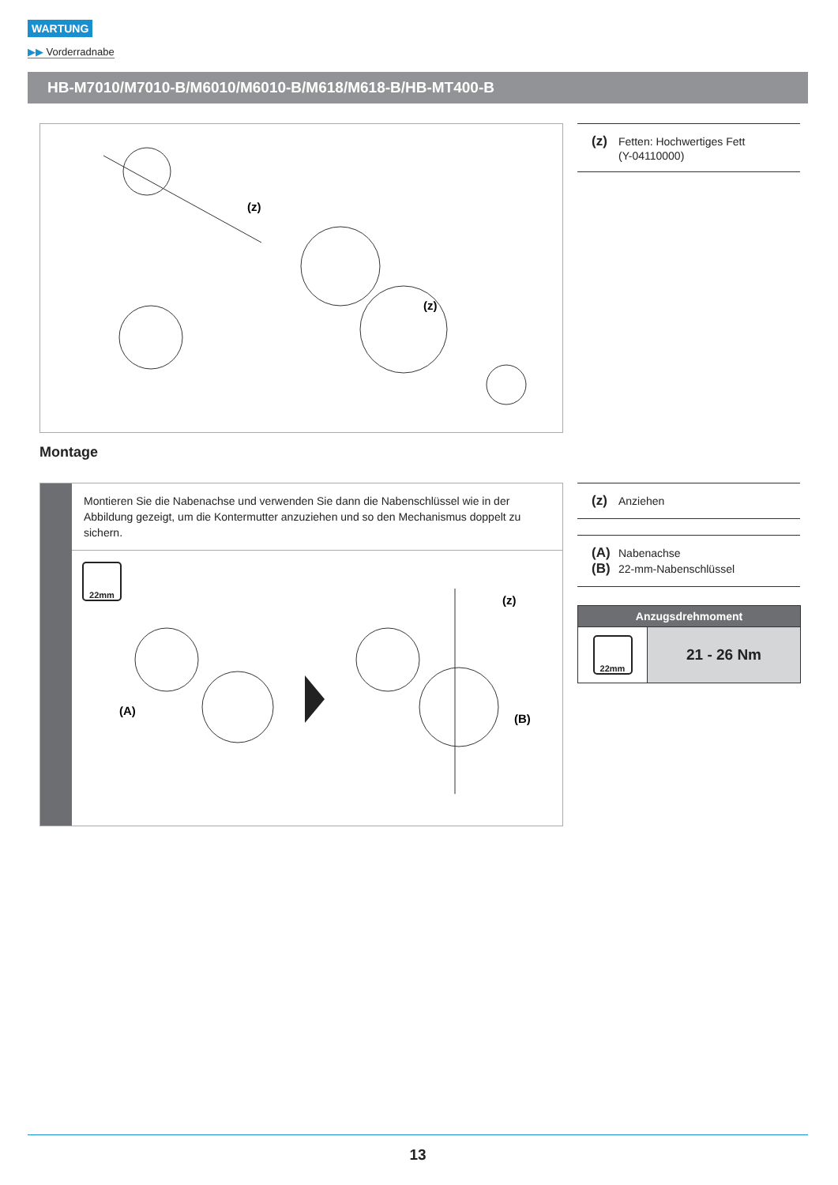WARTUNG
▶▶ Vorderradnabe
HB-M7010/M7010-B/M6010/M6010-B/M618/M618-B/HB-MT400-B
(z)
(z)
(z) Fetten: Hochwertiges Fett
(Y-04110000)
Montage
Montieren Sie die Nabenachse und verwenden Sie dann die Nabenschlüssel wie in der Abbildung gezeigt, um die Kontermutter anzuziehen und so den Mechanismus doppelt zu sichern.
22mm
(A)
(z)
(B)
(z) Anziehen
(A) Nabenachse
(B) 22-mm-Nabenschlüssel
| Anzugsdrehmoment | |
| --- | --- |
| 22mm | 21 - 26 Nm |
13